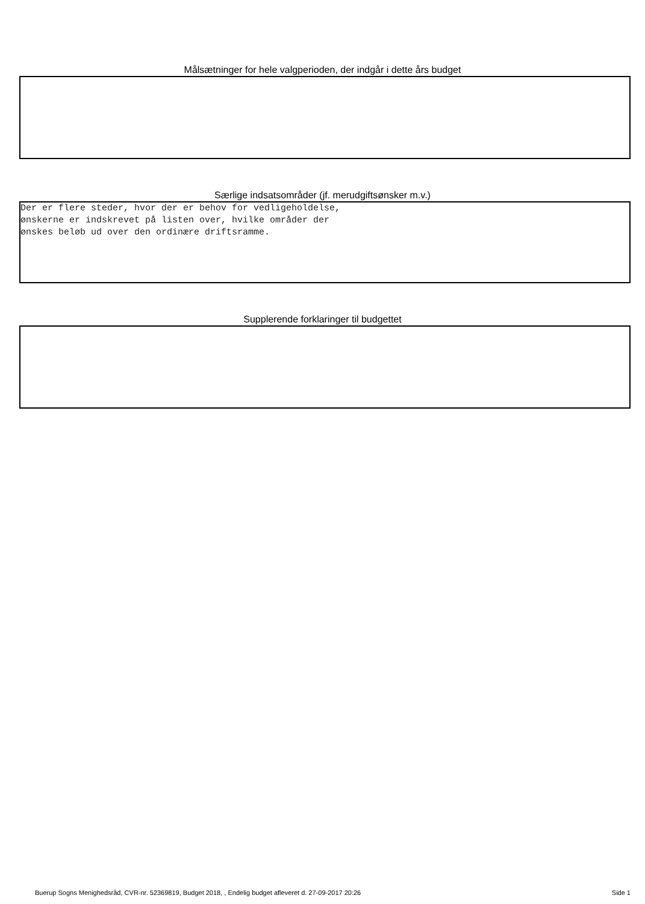Målsætninger for hele valgperioden, der indgår i dette års budget
Særlige indsatsområder (jf. merudgiftsønsker m.v.)
Der er flere steder, hvor der er behov for vedligeholdelse, ønskerne er indskrevet på listen over, hvilke områder der ønskes beløb ud over den ordinære driftsramme.
Supplerende forklaringer til budgettet
Buerup Sogns Menighedsråd, CVR-nr. 52369819, Budget 2018, , Endelig budget afleveret d. 27-09-2017 20:26 Side 1